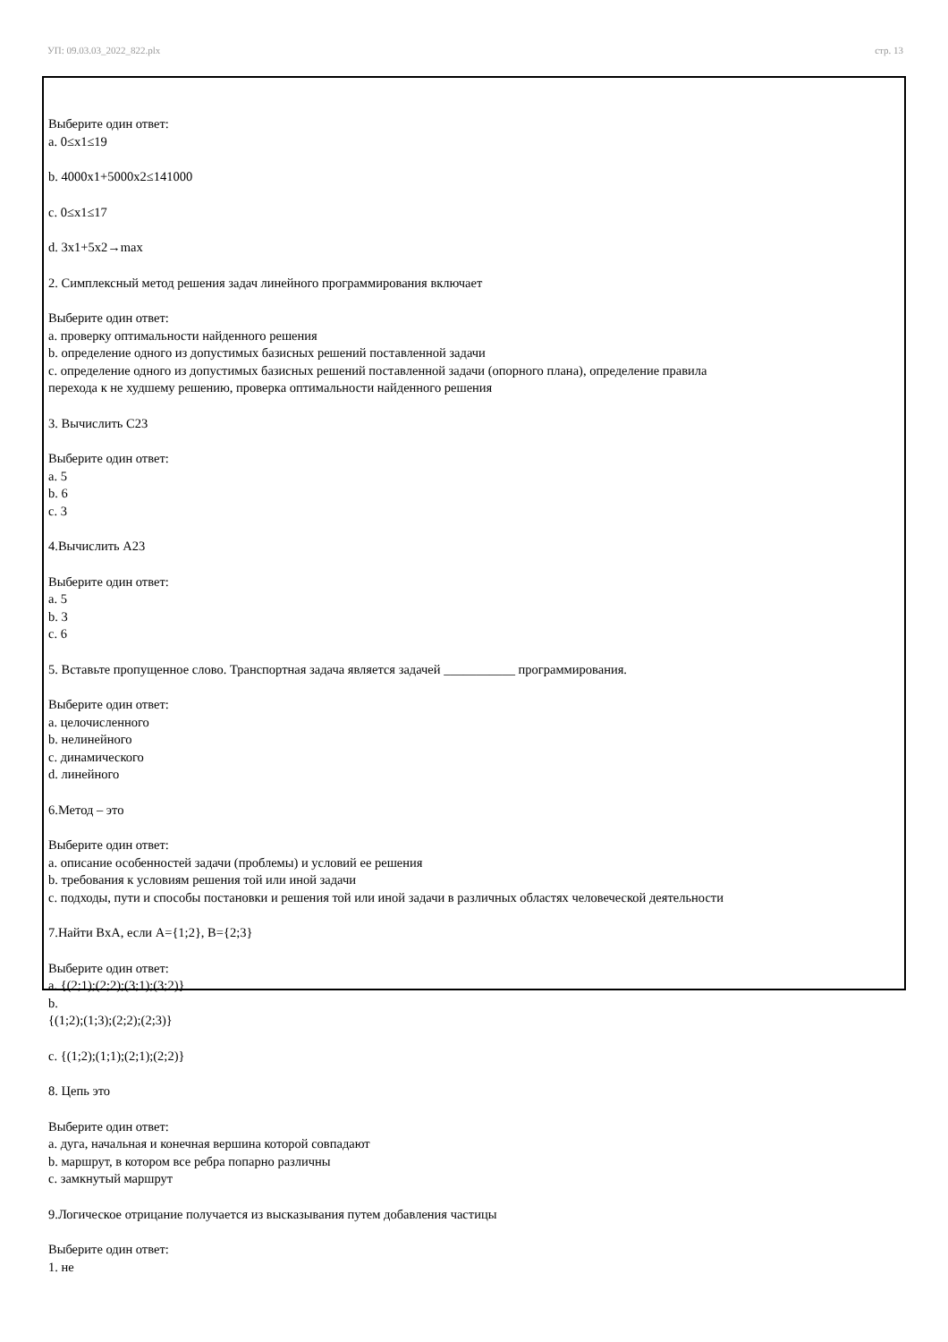УП: 09.03.03_2022_822.plx стр. 13
Выберите один ответ:
a. 0≤x1≤19
b. 4000x1+5000x2≤141000
c. 0≤x1≤17
d. 3x1+5x2→max
2. Симплексный метод решения задач линейного программирования включает
Выберите один ответ:
a. проверку оптимальности найденного решения
b. определение одного из допустимых базисных решений поставленной задачи
c. определение одного из допустимых базисных решений поставленной задачи (опорного плана), определение правила
перехода к не худшему решению, проверка оптимальности найденного решения
3. Вычислить С23
Выберите один ответ:
a. 5
b. 6
c. 3
4.Вычислить А23
Выберите один ответ:
a. 5
b. 3
c. 6
5. Вставьте пропущенное слово. Транспортная задача является задачей ___________ программирования.
Выберите один ответ:
a. целочисленного
b. нелинейного
c. динамического
d. линейного
6.Метод – это
Выберите один ответ:
a. описание особенностей задачи (проблемы) и условий ее решения
b. требования к условиям решения той или иной задачи
c. подходы, пути и способы постановки и решения той или иной задачи в различных областях человеческой деятельности
7.Найти BxA, если A={1;2}, B={2;3}
Выберите один ответ:
a. {(2;1);(2;2);(3;1);(3;2)}
b.
{(1;2);(1;3);(2;2);(2;3)}
c. {(1;2);(1;1);(2;1);(2;2)}
8. Цепь это
Выберите один ответ:
a. дуга, начальная и конечная вершина которой совпадают
b. маршрут, в котором все ребра попарно различны
c. замкнутый маршрут
9.Логическое отрицание получается из высказывания путем добавления частицы
Выберите один ответ:
1. не